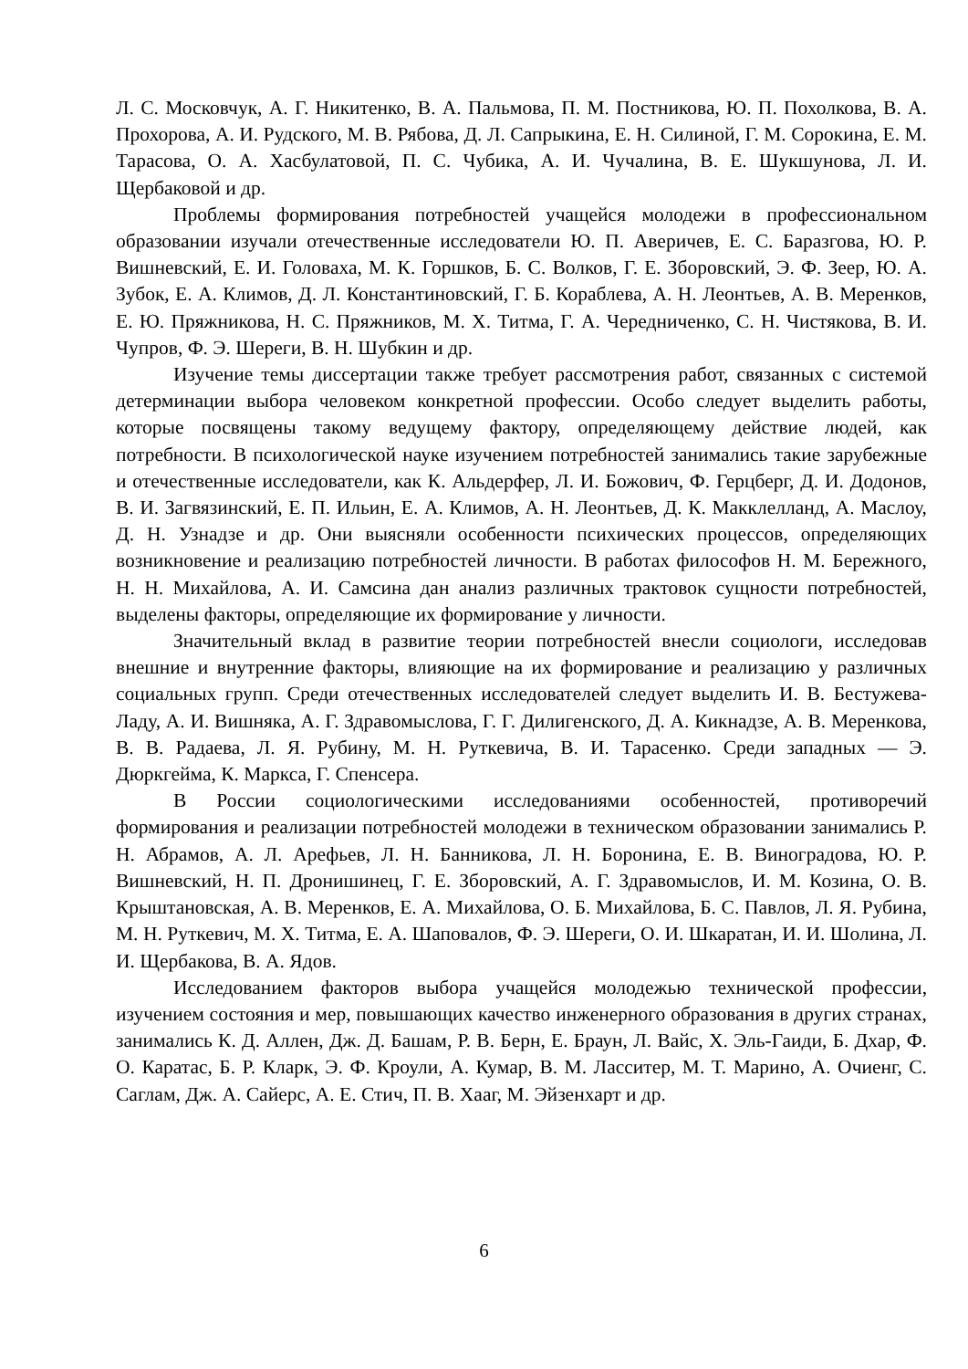Л. С. Московчук, А. Г. Никитенко, В. А. Пальмова, П. М. Постникова, Ю. П. Похолкова, В. А. Прохорова, А. И. Рудского, М. В. Рябова, Д. Л. Сапрыкина, Е. Н. Силиной, Г. М. Сорокина, Е. М. Тарасова, О. А. Хасбулатовой, П. С. Чубика, А. И. Чучалина, В. Е. Шукшунова, Л. И. Щербаковой и др.
Проблемы формирования потребностей учащейся молодежи в профессиональном образовании изучали отечественные исследователи Ю. П. Аверичев, Е. С. Баразгова, Ю. Р. Вишневский, Е. И. Головаха, М. К. Горшков, Б. С. Волков, Г. Е. Зборовский, Э. Ф. Зеер, Ю. А. Зубок, Е. А. Климов, Д. Л. Константиновский, Г. Б. Кораблева, А. Н. Леонтьев, А. В. Меренков, Е. Ю. Пряжникова, Н. С. Пряжников, М. Х. Титма, Г. А. Чередниченко, С. Н. Чистякова, В. И. Чупров, Ф. Э. Шереги, В. Н. Шубкин и др.
Изучение темы диссертации также требует рассмотрения работ, связанных с системой детерминации выбора человеком конкретной профессии. Особо следует выделить работы, которые посвящены такому ведущему фактору, определяющему действие людей, как потребности. В психологической науке изучением потребностей занимались такие зарубежные и отечественные исследователи, как К. Альдерфер, Л. И. Божович, Ф. Герцберг, Д. И. Додонов, В. И. Загвязинский, Е. П. Ильин, Е. А. Климов, А. Н. Леонтьев, Д. К. Макклелланд, А. Маслоу, Д. Н. Узнадзе и др. Они выясняли особенности психических процессов, определяющих возникновение и реализацию потребностей личности. В работах философов Н. М. Бережного, Н. Н. Михайлова, А. И. Самсина дан анализ различных трактовок сущности потребностей, выделены факторы, определяющие их формирование у личности.
Значительный вклад в развитие теории потребностей внесли социологи, исследовав внешние и внутренние факторы, влияющие на их формирование и реализацию у различных социальных групп. Среди отечественных исследователей следует выделить И. В. Бестужева-Ладу, А. И. Вишняка, А. Г. Здравомыслова, Г. Г. Дилигенского, Д. А. Кикнадзе, А. В. Меренкова, В. В. Радаева, Л. Я. Рубину, М. Н. Руткевича, В. И. Тарасенко. Среди западных — Э. Дюркгейма, К. Маркса, Г. Спенсера.
В России социологическими исследованиями особенностей, противоречий формирования и реализации потребностей молодежи в техническом образовании занимались Р. Н. Абрамов, А. Л. Арефьев, Л. Н. Банникова, Л. Н. Боронина, Е. В. Виноградова, Ю. Р. Вишневский, Н. П. Дронишинец, Г. Е. Зборовский, А. Г. Здравомыслов, И. М. Козина, О. В. Крыштановская, А. В. Меренков, Е. А. Михайлова, О. Б. Михайлова, Б. С. Павлов, Л. Я. Рубина, М. Н. Руткевич, М. Х. Титма, Е. А. Шаповалов, Ф. Э. Шереги, О. И. Шкаратан, И. И. Шолина, Л. И. Щербакова, В. А. Ядов.
Исследованием факторов выбора учащейся молодежью технической профессии, изучением состояния и мер, повышающих качество инженерного образования в других странах, занимались К. Д. Аллен, Дж. Д. Башам, Р. В. Берн, Е. Браун, Л. Вайс, Х. Эль-Гаиди, Б. Дхар, Ф. О. Каратас, Б. Р. Кларк, Э. Ф. Кроули, А. Кумар, В. М. Ласситер, М. Т. Марино, А. Очиенг, С. Саглам, Дж. А. Сайерс, А. Е. Стич, П. В. Хааг, М. Эйзенхарт и др.
6